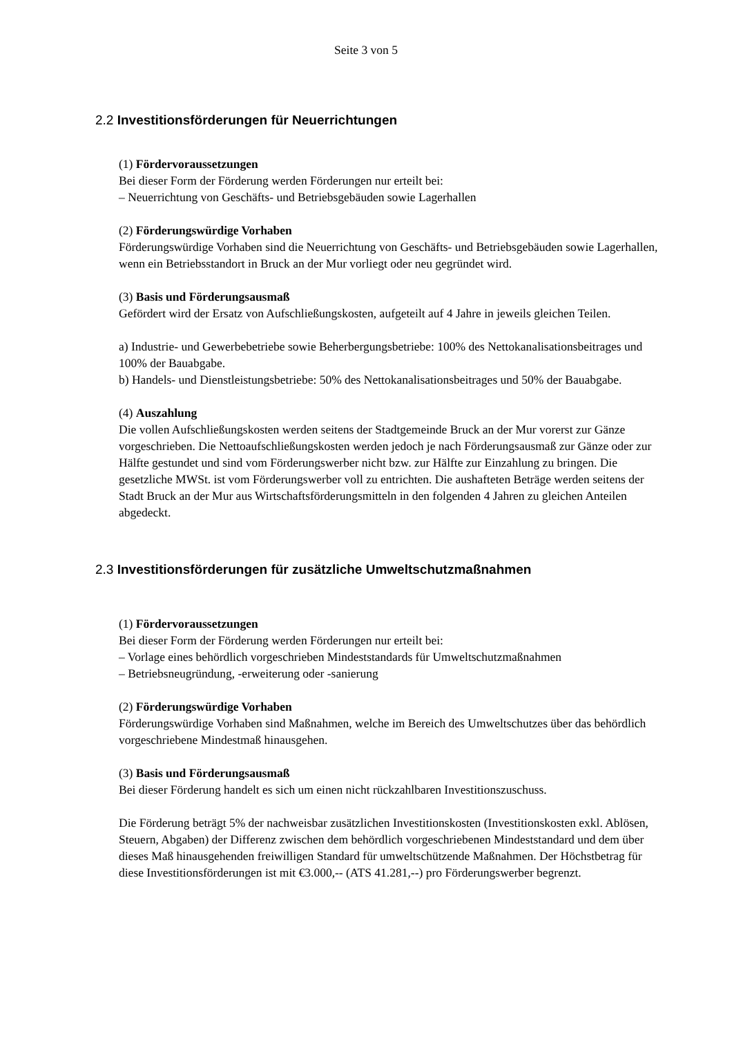Seite 3 von 5
2.2 Investitionsförderungen für Neuerrichtungen
(1) Fördervoraussetzungen
Bei dieser Form der Förderung werden Förderungen nur erteilt bei:
– Neuerrichtung von Geschäfts- und Betriebsgebäuden sowie Lagerhallen
(2) Förderungswürdige Vorhaben
Förderungswürdige Vorhaben sind die Neuerrichtung von Geschäfts- und Betriebsgebäuden sowie Lagerhallen, wenn ein Betriebsstandort in Bruck an der Mur vorliegt oder neu gegründet wird.
(3) Basis und Förderungsausmaß
Gefördert wird der Ersatz von Aufschließungskosten, aufgeteilt auf 4 Jahre in jeweils gleichen Teilen.
a) Industrie- und Gewerbebetriebe sowie Beherbergungsbetriebe: 100% des Nettokanalisationsbeitrages und 100% der Bauabgabe.
b) Handels- und Dienstleistungsbetriebe: 50% des Nettokanalisationsbeitrages und 50% der Bauabgabe.
(4) Auszahlung
Die vollen Aufschließungskosten werden seitens der Stadtgemeinde Bruck an der Mur vorerst zur Gänze vorgeschrieben. Die Nettoaufschließungskosten werden jedoch je nach Förderungsausmaß zur Gänze oder zur Hälfte gestundet und sind vom Förderungswerber nicht bzw. zur Hälfte zur Einzahlung zu bringen. Die gesetzliche MWSt. ist vom Förderungswerber voll zu entrichten. Die aushafteten Beträge werden seitens der Stadt Bruck an der Mur aus Wirtschaftsförderungsmitteln in den folgenden 4 Jahren zu gleichen Anteilen abgedeckt.
2.3 Investitionsförderungen für zusätzliche Umweltschutzmaßnahmen
(1) Fördervoraussetzungen
Bei dieser Form der Förderung werden Förderungen nur erteilt bei:
– Vorlage eines behördlich vorgeschrieben Mindeststandards für Umweltschutzmaßnahmen
– Betriebsneugründung, -erweiterung oder -sanierung
(2) Förderungswürdige Vorhaben
Förderungswürdige Vorhaben sind Maßnahmen, welche im Bereich des Umweltschutzes über das behördlich vorgeschriebene Mindestmaß hinausgehen.
(3) Basis und Förderungsausmaß
Bei dieser Förderung handelt es sich um einen nicht rückzahlbaren Investitionszuschuss.
Die Förderung beträgt 5% der nachweisbar zusätzlichen Investitionskosten (Investitionskosten exkl. Ablösen, Steuern, Abgaben) der Differenz zwischen dem behördlich vorgeschriebenen Mindeststandard und dem über dieses Maß hinausgehenden freiwilligen Standard für umweltschützende Maßnahmen. Der Höchstbetrag für diese Investitionsförderungen ist mit €3.000,-- (ATS 41.281,--) pro Förderungswerber begrenzt.